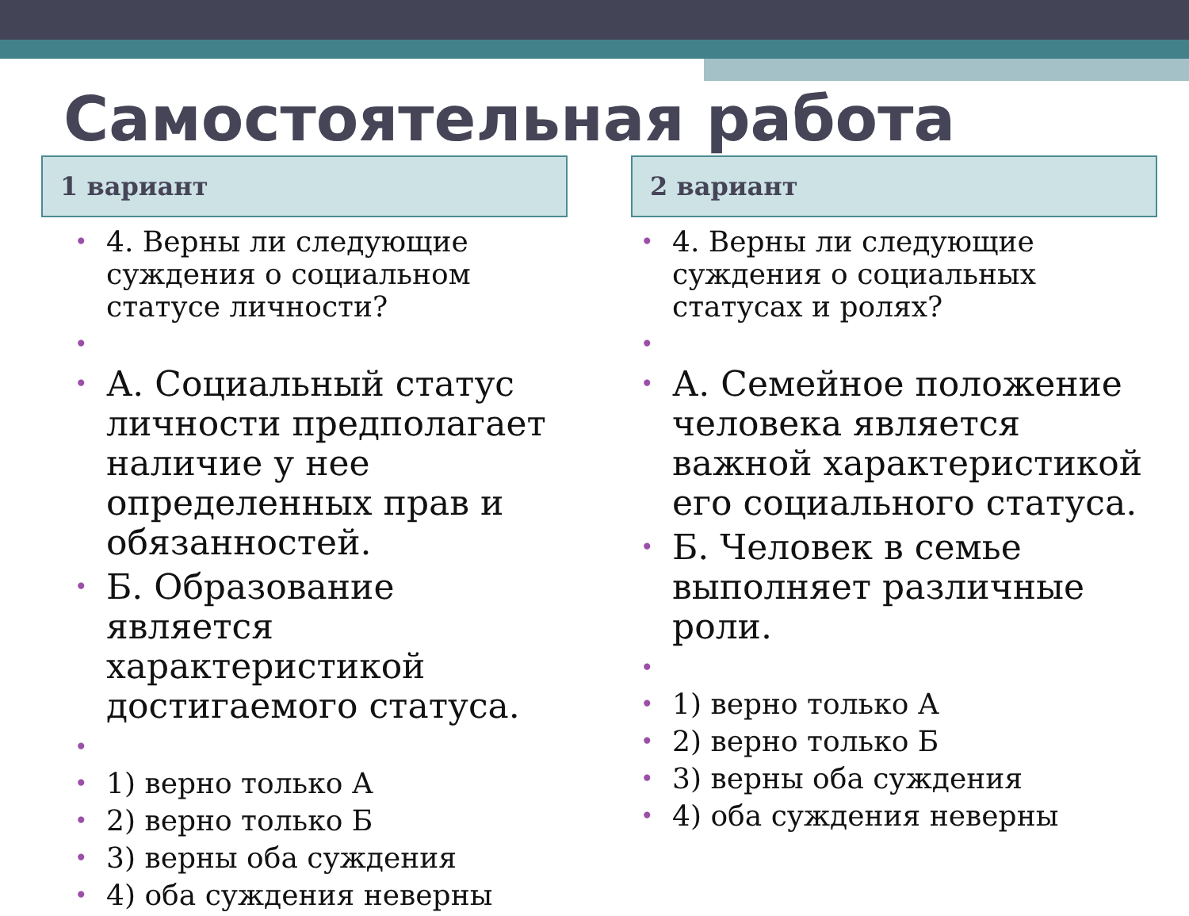Самостоятельная работа
1 вариант
4. Верны ли следующие суждения о социальном статусе личности?
А. Социальный статус личности предполагает наличие у нее определенных прав и обязанностей.
Б. Образование является характеристикой достигаемого статуса.
1) верно только А
2) верно только Б
3) верны оба суждения
4) оба суждения неверны
2 вариант
4. Верны ли следующие суждения о социальных статусах и ролях?
А. Семейное положение человека является важной характеристикой его социального статуса.
Б. Человек в семье выполняет различные роли.
1) верно только А
2) верно только Б
3) верны оба суждения
4) оба суждения неверны